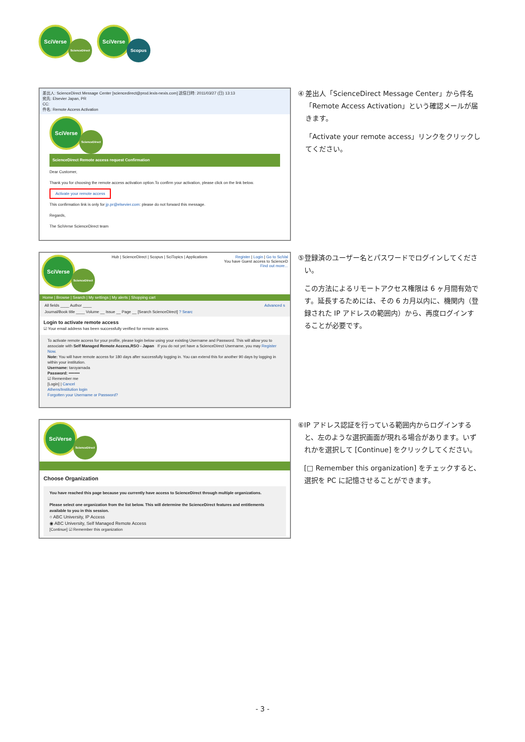SciVerse ScienceDirect
SciVerse Scopus
差出人: ScienceDirect Message Center [sciencedirect@prod.lexis-nexis.com] 送信日時: 2011/03/27 (日) 13:13
宛先: Elsevier Japan, PR
CC:
件名: Remote Access Activation
SciVerse ScienceDirect
ScienceDirect Remote access request Confirmation
Dear Customer,
Thank you for choosing the remote access activation option.To confirm your activation, please click on the link below.
Activate your remote access
This confirmation link is only for jp.pr@elsevier.com: please do not forward this message.
Regards,
The SciVerse ScienceDirect team
④ 差出人「ScienceDirect Message Center」から件名「Remote Access Activation」という確認メールが届きます。
「Activate your remote access」リンクをクリックしてください。
SciVerse ScienceDirect
Hub | ScienceDirect | Scopus | SciTopics | Applications
Register | Login | Go to SciVal
You have Guest access to ScienceD
Find out more...
Home | Browse | Search | My settings | My alerts | Shopping cart
All fields ____ Author ____ Advanced s
Journal/Book title ____ Volume __ Issue __ Page __ [Search ScienceDirect] ? Searc
Login to activate remote access
☑ Your email address has been successfully verified for remote access.
To activate remote access for your profile, please login below using your existing Username and Password. This will allow you to associate with Self Managed Remote Access,RSO - Japan If you do not yet have a ScienceDirect Username, you may Register Now.
Note: You will have remote access for 180 days after successfully logging in. You can extend this for another 90 days by logging in within your institution.
Username: taroyamada
Password: ••••••••
☑ Remember me
[Login] | Cancel
Athens/Institution login
Forgotten your Username or Password?
⑤ 登録済のユーザー名とパスワードでログインしてください。
この方法によるリモートアクセス権限は 6 ヶ月間有効です。延長するためには、その 6 カ月以内に、機関内（登録された IP アドレスの範囲内）から、再度ログインすることが必要です。
SciVerse ScienceDirect
Choose Organization
You have reached this page because you currently have access to ScienceDirect through multiple organizations.
Please select one organization from the list below. This will determine the ScienceDirect features and entitlements available to you in this session.
○ ABC University, IP Access
◉ ABC University, Self Managed Remote Access
[Continue] ☑ Remember this organization
⑥ IP アドレス認証を行っている範囲内からログインすると、左のような選択画面が現れる場合があります。いずれかを選択して [Continue] をクリックしてください。
[□ Remember this organization] をチェックすると、選択を PC に記憶させることができます。
- 3 -